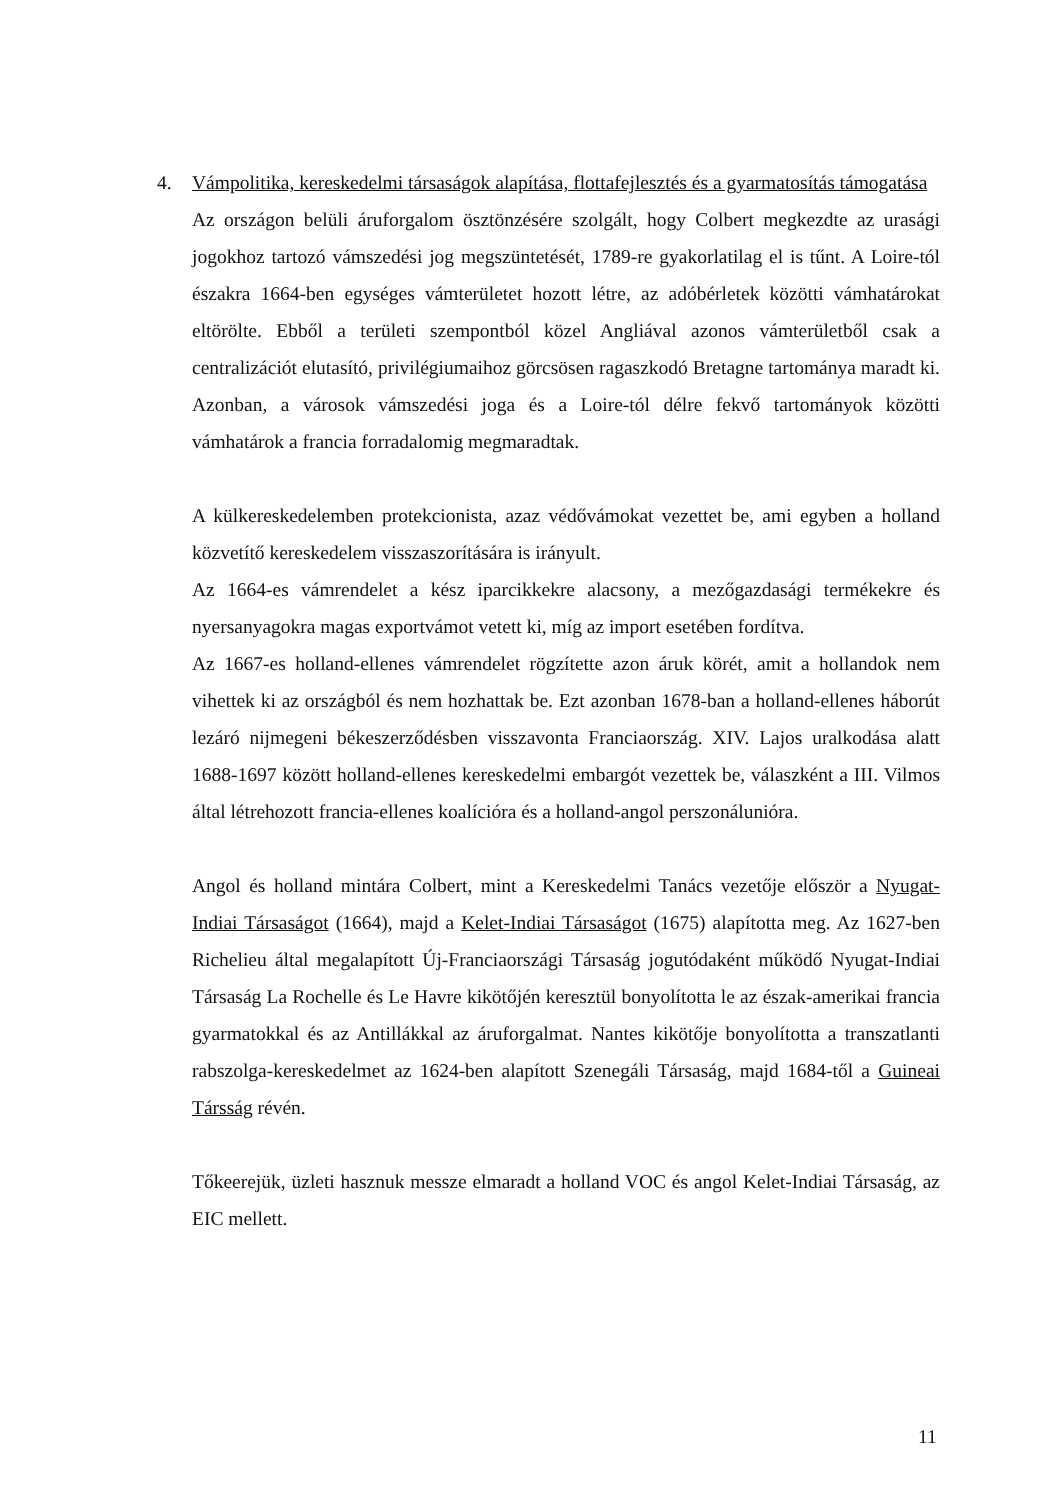4. Vámpolitika, kereskedelmi társaságok alapítása, flottafejlesztés és a gyarmatosítás támogatása
Az országon belüli áruforgalom ösztönzésére szolgált, hogy Colbert megkezdte az urasági jogokhoz tartozó vámszedési jog megszüntetését, 1789-re gyakorlatilag el is tűnt. A Loire-tól északra 1664-ben egységes vámterületet hozott létre, az adóbérletek közötti vámhatárokat eltörölte. Ebből a területi szempontból közel Angliával azonos vámterületből csak a centralizációt elutasító, privilégiumaihoz görcsösen ragaszkodó Bretagne tartománya maradt ki. Azonban, a városok vámszedési joga és a Loire-tól délre fekvő tartományok közötti vámhatárok a francia forradalomig megmaradtak.
A külkereskedelemben protekcionista, azaz védővámokat vezettet be, ami egyben a holland közvetítő kereskedelem visszaszorítására is irányult.
Az 1664-es vámrendelet a kész iparcikkekre alacsony, a mezőgazdasági termékekre és nyersanyagokra magas exportvámot vetett ki, míg az import esetében fordítva.
Az 1667-es holland-ellenes vámrendelet rögzítette azon áruk körét, amit a hollandok nem vihettek ki az országból és nem hozhattak be. Ezt azonban 1678-ban a holland-ellenes háborút lezáró nijmegeni békeszerződésben visszavonta Franciaország. XIV. Lajos uralkodása alatt 1688-1697 között holland-ellenes kereskedelmi embargót vezettek be, válaszként a III. Vilmos által létrehozott francia-ellenes koalícióra és a holland-angol perszonálunióra.
Angol és holland mintára Colbert, mint a Kereskedelmi Tanács vezetője először a Nyugat-Indiai Társaságot (1664), majd a Kelet-Indiai Társaságot (1675) alapította meg. Az 1627-ben Richelieu által megalapított Új-Franciaországi Társaság jogutódaként működő Nyugat-Indiai Társaság La Rochelle és Le Havre kikötőjén keresztül bonyolította le az észak-amerikai francia gyarmatokkal és az Antillákkal az áruforgalmat. Nantes kikötője bonyolította a transzatlanti rabszolga-kereskedelmet az 1624-ben alapított Szenegáli Társaság, majd 1684-től a Guineai Társság révén.
Tőkeerejük, üzleti hasznuk messze elmaradt a holland VOC és angol Kelet-Indiai Társaság, az EIC mellett.
11